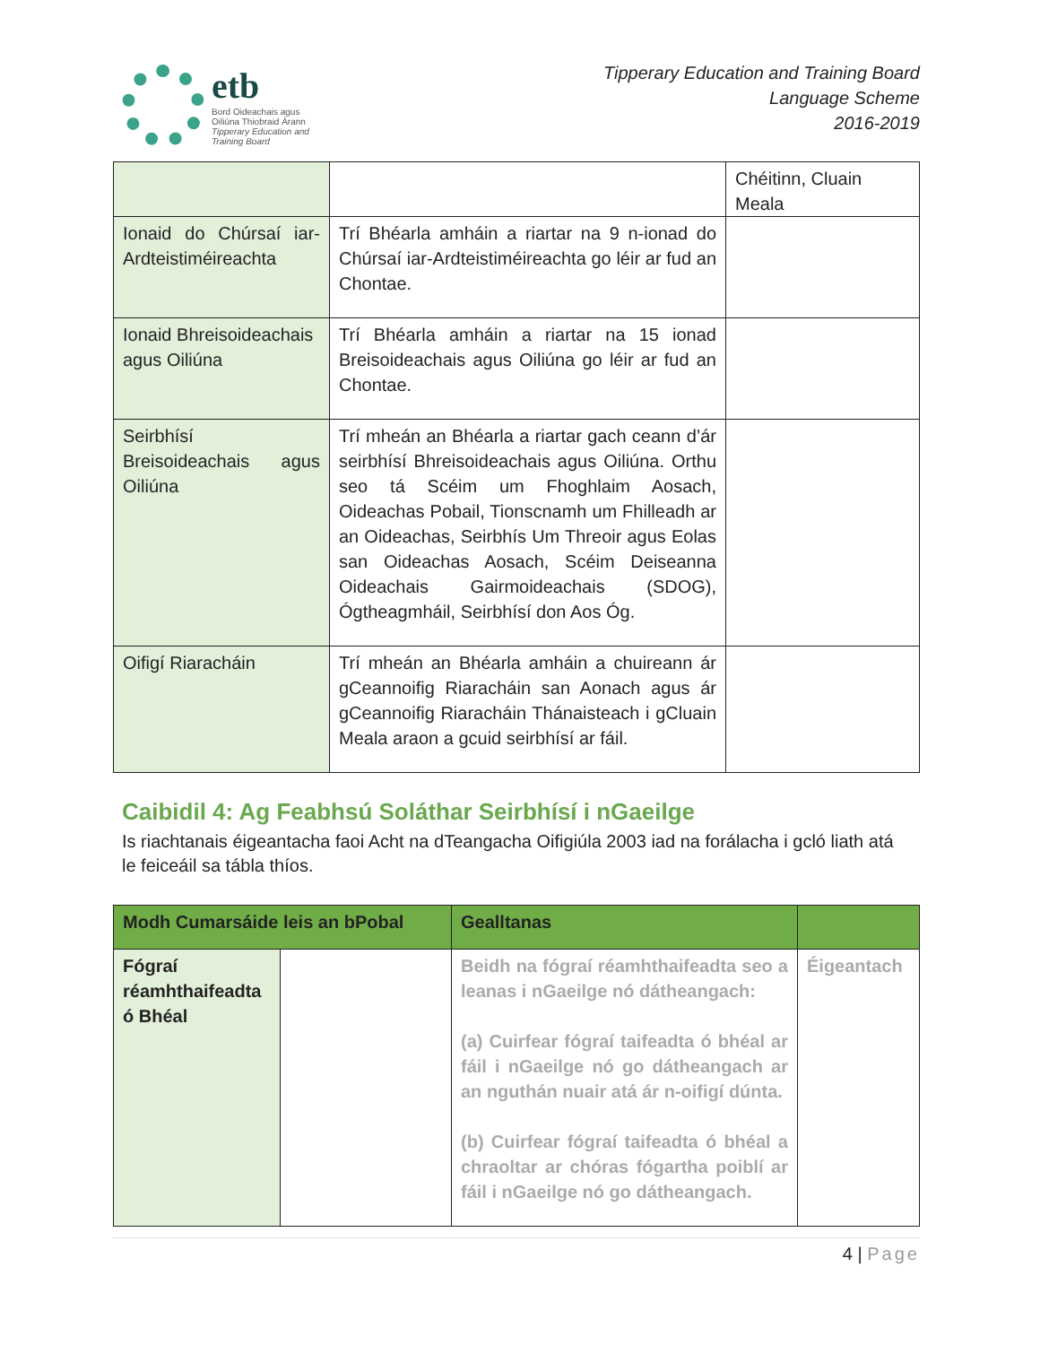etb
Bord Oideachais agus
Oiliúna Thiobraid Árann
Tipperary Education and
Training Board
Tipperary Education and Training Board
Language Scheme
2016-2019
| | | Chéitinn, Cluain Meala |
| Ionaid do Chúrsaí iar-Ardteistiméireachta | Trí Bhéarla amháin a riartar na 9 n-ionad do Chúrsaí iar-Ardteistiméireachta go léir ar fud an Chontae. | |
| Ionaid Bhreisoideachais agus Oiliúna | Trí Bhéarla amháin a riartar na 15 ionad Breisoideachais agus Oiliúna go léir ar fud an Chontae. | |
| Seirbhísí Breisoideachais agus Oiliúna | Trí mheán an Bhéarla a riartar gach ceann d’ár seirbhísí Bhreisoideachais agus Oiliúna. Orthu seo tá Scéim um Fhoghlaim Aosach, Oideachas Pobail, Tionscnamh um Fhilleadh ar an Oideachas, Seirbhís Um Threoir agus Eolas san Oideachas Aosach, Scéim Deiseanna Oideachais Gairmoideachais (SDOG), Ógtheagmháil, Seirbhísí don Aos Óg. | |
| Oifigí Riaracháin | Trí mheán an Bhéarla amháin a chuireann ár gCeannoifig Riaracháin san Aonach agus ár gCeannoifig Riaracháin Thánaisteach i gCluain Meala araon a gcuid seirbhísí ar fáil. | |
Caibidil 4: Ag Feabhsú Soláthar Seirbhísí i nGaeilge
Is riachtanais éigeantacha faoi Acht na dTeangacha Oifigiúla 2003 iad na forálacha i gcló liath atá le feiceáil sa tábla thíos.
| Modh Cumarsáide leis an bPobal | | Gealltanas | |
| --- | --- | --- | --- |
| Fógraí réamhthaifeadta ó Bhéal | | Beidh na fógraí réamhthaifeadta seo a leanas i nGaeilge nó dátheangach: (a) Cuirfear fógraí taifeadta ó bhéal ar fáil i nGaeilge nó go dátheangach ar an nguthán nuair atá ár n-oifigí dúnta. (b) Cuirfear fógraí taifeadta ó bhéal a chraoltar ar chóras fógartha poiblí ar fáil i nGaeilge nó go dátheangach. | Éigeantach |
4 | Page